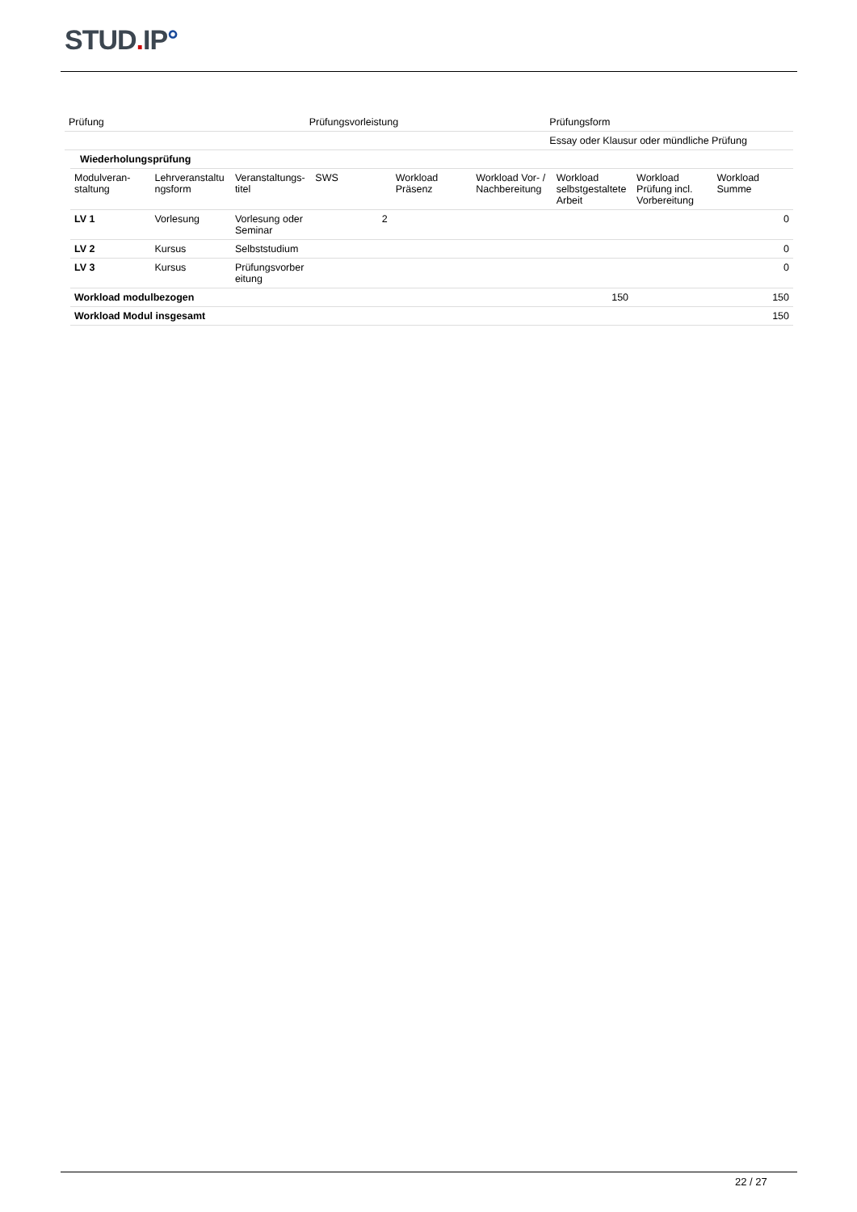STUD. IP°
| Prüfung | Prüfungsvorleistung | Prüfungsform |
| | | Essay oder Klausur oder mündliche Prüfung |
| Wiederholungsprüfung | | | | | | | | |
| Modulveran- staltung | Lehrveranstaltu ngsform | Veranstaltungs- titel | SWS | Workload Präsenz | Workload Vor- / Nachbereitung | Workload selbstgestaltete Arbeit | Workload Prüfung incl. Vorbereitung | Workload Summe |
| LV 1 | Vorlesung | Vorlesung oder Seminar | 2 | | | | | 0 |
| LV 2 | Kursus | Selbststudium | | | | | | 0 |
| LV 3 | Kursus | Prüfungsvorber eitung | | | | | | 0 |
| Workload modulbezogen | | | | | | 150 | | 150 |
| Workload Modul insgesamt | | | | | | | | 150 |
22 / 27